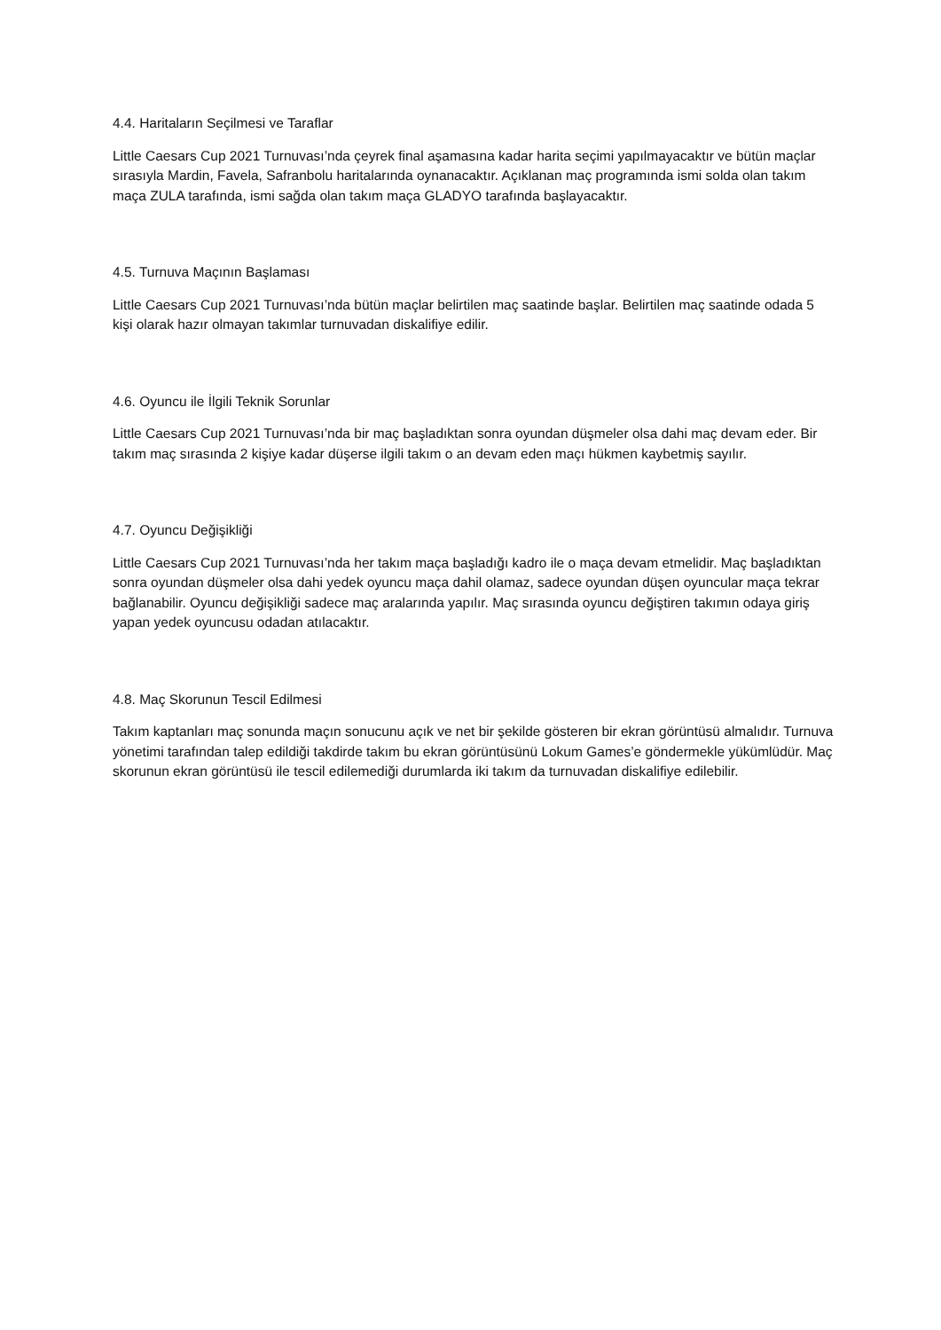4.4. Haritaların Seçilmesi ve Taraflar
Little Caesars Cup 2021 Turnuvası’nda çeyrek final aşamasına kadar harita seçimi yapılmayacaktır ve bütün maçlar sırasıyla Mardin, Favela, Safranbolu haritalarında oynanacaktır. Açıklanan maç programında ismi solda olan takım maça ZULA tarafında, ismi sağda olan takım maça GLADYO tarafında başlayacaktır.
4.5. Turnuva Maçının Başlaması
Little Caesars Cup 2021 Turnuvası’nda bütün maçlar belirtilen maç saatinde başlar. Belirtilen maç saatinde odada 5 kişi olarak hazır olmayan takımlar turnuvadan diskalifiye edilir.
4.6. Oyuncu ile İlgili Teknik Sorunlar
Little Caesars Cup 2021 Turnuvası’nda bir maç başladıktan sonra oyundan düşmeler olsa dahi maç devam eder. Bir takım maç sırasında 2 kişiye kadar düşerse ilgili takım o an devam eden maçı hükmen kaybetmiş sayılır.
4.7. Oyuncu Değişikliği
Little Caesars Cup 2021 Turnuvası’nda her takım maça başladığı kadro ile o maça devam etmelidir. Maç başladıktan sonra oyundan düşmeler olsa dahi yedek oyuncu maça dahil olamaz, sadece oyundan düşen oyuncular maça tekrar bağlanabilir. Oyuncu değişikliği sadece maç aralarında yapılır. Maç sırasında oyuncu değiştiren takımın odaya giriş yapan yedek oyuncusu odadan atılacaktır.
4.8. Maç Skorunun Tescil Edilmesi
Takım kaptanları maç sonunda maçın sonucunu açık ve net bir şekilde gösteren bir ekran görüntüsü almalıdır. Turnuva yönetimi tarafından talep edildiği takdirde takım bu ekran görüntüsünü Lokum Games’e göndermekle yükümlüdür. Maç skorunun ekran görüntüsü ile tescil edilemediği durumlarda iki takım da turnuvadan diskalifiye edilebilir.